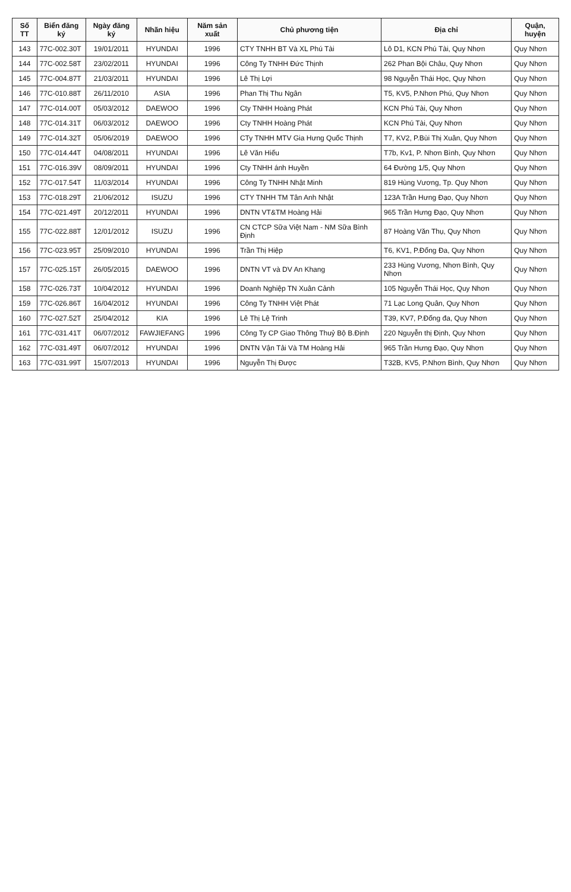| Số TT | Biển đăng ký | Ngày đăng ký | Nhãn hiệu | Năm sản xuất | Chủ phương tiện | Địa chỉ | Quận, huyện |
| --- | --- | --- | --- | --- | --- | --- | --- |
| 143 | 77C-002.30T | 19/01/2011 | HYUNDAI | 1996 | CTY TNHH BT Và XL Phú Tài | Lô D1, KCN Phú Tài, Quy Nhơn | Quy Nhơn |
| 144 | 77C-002.58T | 23/02/2011 | HYUNDAI | 1996 | Công Ty TNHH Đức Thịnh | 262 Phan Bội Châu, Quy Nhơn | Quy Nhơn |
| 145 | 77C-004.87T | 21/03/2011 | HYUNDAI | 1996 | Lê Thị Lợi | 98 Nguyễn Thái Học, Quy Nhơn | Quy Nhơn |
| 146 | 77C-010.88T | 26/11/2010 | ASIA | 1996 | Phan Thị Thu Ngân | T5, KV5, P.Nhơn Phú, Quy Nhơn | Quy Nhơn |
| 147 | 77C-014.00T | 05/03/2012 | DAEWOO | 1996 | Cty TNHH Hoàng Phát | KCN Phú Tài, Quy Nhơn | Quy Nhơn |
| 148 | 77C-014.31T | 06/03/2012 | DAEWOO | 1996 | Cty TNHH Hoàng Phát | KCN Phú Tài, Quy Nhơn | Quy Nhơn |
| 149 | 77C-014.32T | 05/06/2019 | DAEWOO | 1996 | CTy TNHH MTV Gia Hưng Quốc Thịnh | T7, KV2, P.Bùi Thị Xuân, Quy Nhơn | Quy Nhơn |
| 150 | 77C-014.44T | 04/08/2011 | HYUNDAI | 1996 | Lê Văn Hiếu | T7b, Kv1, P. Nhơn Bình, Quy Nhơn | Quy Nhơn |
| 151 | 77C-016.39V | 08/09/2011 | HYUNDAI | 1996 | Cty TNHH ánh Huyền | 64 Đường 1/5, Quy Nhơn | Quy Nhơn |
| 152 | 77C-017.54T | 11/03/2014 | HYUNDAI | 1996 | Công Ty TNHH Nhật Minh | 819 Hùng Vương, Tp. Quy Nhơn | Quy Nhơn |
| 153 | 77C-018.29T | 21/06/2012 | ISUZU | 1996 | CTY TNHH TM Tân Anh Nhật | 123A Trần Hưng Đạo, Quy Nhơn | Quy Nhơn |
| 154 | 77C-021.49T | 20/12/2011 | HYUNDAI | 1996 | DNTN VT&TM Hoàng Hải | 965 Trần Hưng Đạo, Quy Nhơn | Quy Nhơn |
| 155 | 77C-022.88T | 12/01/2012 | ISUZU | 1996 | CN CTCP Sữa Việt Nam - NM Sữa Bình Định | 87 Hoàng Văn Thụ, Quy Nhơn | Quy Nhơn |
| 156 | 77C-023.95T | 25/09/2010 | HYUNDAI | 1996 | Trần Thị Hiệp | T6, KV1, P.Đống Đa, Quy Nhơn | Quy Nhơn |
| 157 | 77C-025.15T | 26/05/2015 | DAEWOO | 1996 | DNTN VT và DV An Khang | 233 Hùng Vương, Nhơn Bình, Quy Nhơn | Quy Nhơn |
| 158 | 77C-026.73T | 10/04/2012 | HYUNDAI | 1996 | Doanh Nghiệp TN Xuân Cảnh | 105 Nguyễn Thái Học, Quy Nhơn | Quy Nhơn |
| 159 | 77C-026.86T | 16/04/2012 | HYUNDAI | 1996 | Công Ty TNHH Việt Phát | 71 Lạc Long Quân, Quy Nhơn | Quy Nhơn |
| 160 | 77C-027.52T | 25/04/2012 | KIA | 1996 | Lê Thị Lệ Trinh | T39, KV7, P.Đống đa, Quy Nhơn | Quy Nhơn |
| 161 | 77C-031.41T | 06/07/2012 | FAWJIEFANG | 1996 | Công Ty CP Giao Thông Thuỷ Bộ B.Định | 220 Nguyễn thị Định, Quy Nhơn | Quy Nhơn |
| 162 | 77C-031.49T | 06/07/2012 | HYUNDAI | 1996 | DNTN Vận Tải Và TM Hoàng Hải | 965 Trần Hưng Đạo, Quy Nhơn | Quy Nhơn |
| 163 | 77C-031.99T | 15/07/2013 | HYUNDAI | 1996 | Nguyễn Thị Được | T32B, KV5, P.Nhơn Bình, Quy Nhơn | Quy Nhơn |